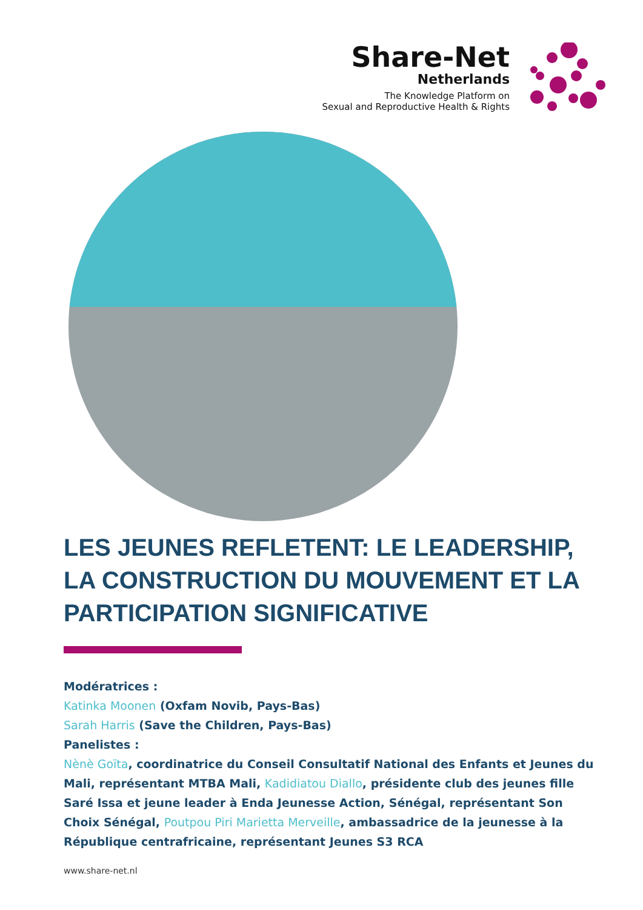Share-Net
Netherlands
The Knowledge Platform on
Sexual and Reproductive Health & Rights
LES JEUNES REFLETENT: LE LEADERSHIP, LA CONSTRUCTION DU MOUVEMENT ET LA PARTICIPATION SIGNIFICATIVE
Modératrices :
Katinka Moonen (Oxfam Novib, Pays-Bas)
Sarah Harris (Save the Children, Pays-Bas)
Panelistes :
Nènè Goïta, coordinatrice du Conseil Consultatif National des Enfants et Jeunes du Mali, représentant MTBA Mali, Kadidiatou Diallo, présidente club des jeunes fille Saré Issa et jeune leader à Enda Jeunesse Action, Sénégal, représentant Son Choix Sénégal, Poutpou Piri Marietta Merveille, ambassadrice de la jeunesse à la République centrafricaine, représentant Jeunes S3 RCA
www.share-net.nl